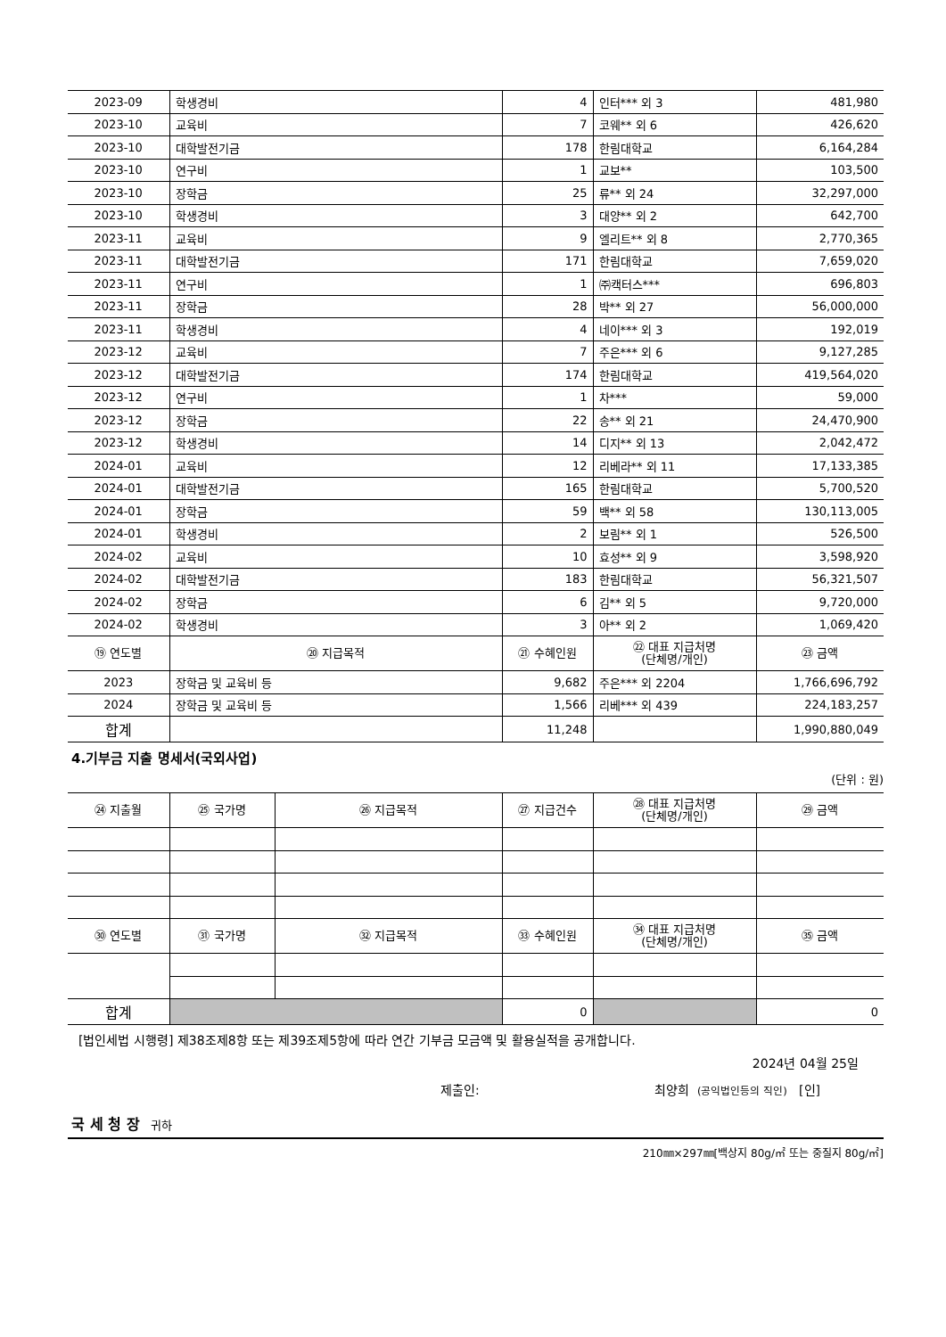| 2023-09 | 학생경비 | 4 | 인터*** 외 3 | 481,980 |
| 2023-10 | 교육비 | 7 | 코웨** 외 6 | 426,620 |
| 2023-10 | 대학발전기금 | 178 | 한림대학교 | 6,164,284 |
| 2023-10 | 연구비 | 1 | 교보** | 103,500 |
| 2023-10 | 장학금 | 25 | 류** 외 24 | 32,297,000 |
| 2023-10 | 학생경비 | 3 | 대양** 외 2 | 642,700 |
| 2023-11 | 교육비 | 9 | 엘리트** 외 8 | 2,770,365 |
| 2023-11 | 대학발전기금 | 171 | 한림대학교 | 7,659,020 |
| 2023-11 | 연구비 | 1 | ㈜캑터스*** | 696,803 |
| 2023-11 | 장학금 | 28 | 박** 외 27 | 56,000,000 |
| 2023-11 | 학생경비 | 4 | 네이*** 외 3 | 192,019 |
| 2023-12 | 교육비 | 7 | 주은*** 외 6 | 9,127,285 |
| 2023-12 | 대학발전기금 | 174 | 한림대학교 | 419,564,020 |
| 2023-12 | 연구비 | 1 | 차*** | 59,000 |
| 2023-12 | 장학금 | 22 | 송** 외 21 | 24,470,900 |
| 2023-12 | 학생경비 | 14 | 디지** 외 13 | 2,042,472 |
| 2024-01 | 교육비 | 12 | 리베라** 외 11 | 17,133,385 |
| 2024-01 | 대학발전기금 | 165 | 한림대학교 | 5,700,520 |
| 2024-01 | 장학금 | 59 | 백** 외 58 | 130,113,005 |
| 2024-01 | 학생경비 | 2 | 보림** 외 1 | 526,500 |
| 2024-02 | 교육비 | 10 | 효성** 외 9 | 3,598,920 |
| 2024-02 | 대학발전기금 | 183 | 한림대학교 | 56,321,507 |
| 2024-02 | 장학금 | 6 | 김** 외 5 | 9,720,000 |
| 2024-02 | 학생경비 | 3 | 아** 외 2 | 1,069,420 |
| ⑲ 연도별 | ⑳ 지급목적 | ㉑ 수혜인원 | ㉒ 대표 지급처명 (단체명/개인) | ㉓ 금액 |
| 2023 | 장학금 및 교육비 등 | 9,682 | 주은*** 외 2204 | 1,766,696,792 |
| 2024 | 장학금 및 교육비 등 | 1,566 | 리베*** 외 439 | 224,183,257 |
| 합계 | | 11,248 | | 1,990,880,049 |
4.기부금 지출 명세서(국외사업)
(단위 : 원)
| ㉔ 지출월 | ㉕ 국가명 | ㉖ 지급목적 | ㉗ 지급건수 | ㉘ 대표 지급처명 (단체명/개인) | ㉙ 금액 |
| --- | --- | --- | --- | --- | --- |
| ㉚ 연도별 | ㉛ 국가명 | ㉜ 지급목적 | ㉝ 수혜인원 | ㉞ 대표 지급처명 (단체명/개인) | ㉟ 금액 |
| 합계 | | | 0 | | 0 |
[법인세법 시행령] 제38조제8항 또는 제39조제5항에 따라 연간 기부금 모금액 및 활용실적을 공개합니다.
2024년 04월 25일
제출인: 최양희 (공익법인등의 직인) [인]
국 세 청 장 귀하
210㎜×297㎜[백상지 80g/㎡ 또는 중질지 80g/㎡]